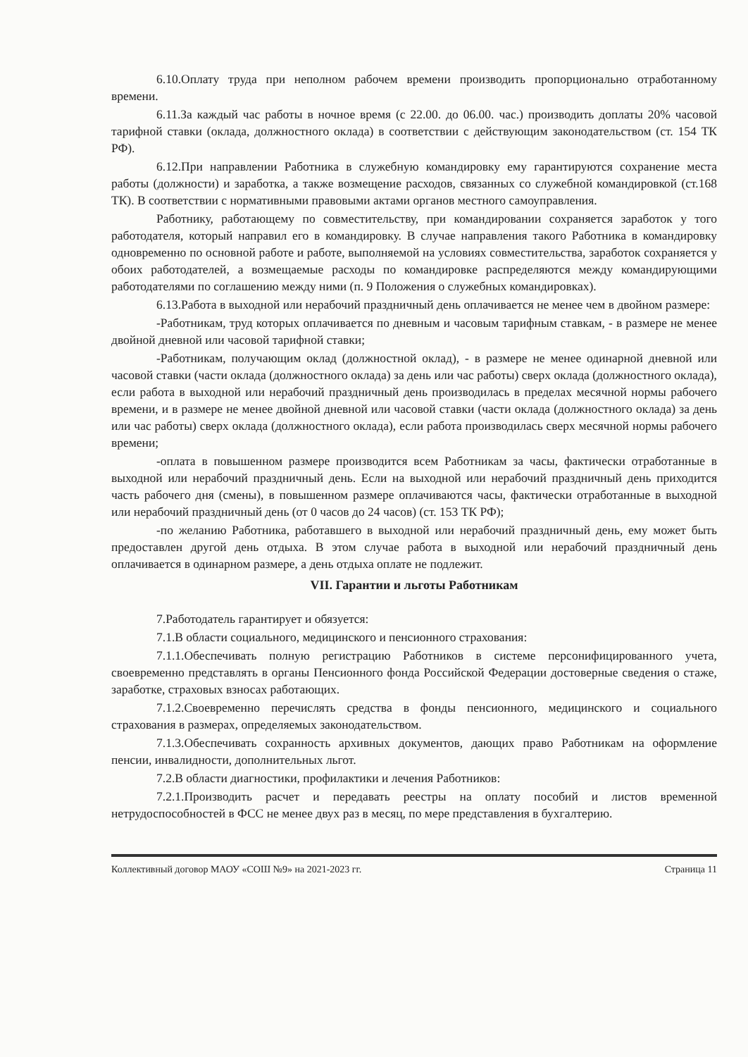6.10.Оплату труда при неполном рабочем времени производить пропорционально отработанному времени.
6.11.За каждый час работы в ночное время (с 22.00. до 06.00. час.) производить доплаты 20% часовой тарифной ставки (оклада, должностного оклада) в соответствии с действующим законодательством (ст. 154 ТК РФ).
6.12.При направлении Работника в служебную командировку ему гарантируются сохранение места работы (должности) и заработка, а также возмещение расходов, связанных со служебной командировкой (ст.168 ТК). В соответствии с нормативными правовыми актами органов местного самоуправления.
Работнику, работающему по совместительству, при командировании сохраняется заработок у того работодателя, который направил его в командировку. В случае направления такого Работника в командировку одновременно по основной работе и работе, выполняемой на условиях совместительства, заработок сохраняется у обоих работодателей, а возмещаемые расходы по командировке распределяются между командирующими работодателями по соглашению между ними (п. 9 Положения о служебных командировках).
6.13.Работа в выходной или нерабочий праздничный день оплачивается не менее чем в двойном размере:
-Работникам, труд которых оплачивается по дневным и часовым тарифным ставкам, - в размере не менее двойной дневной или часовой тарифной ставки;
-Работникам, получающим оклад (должностной оклад), - в размере не менее одинарной дневной или часовой ставки (части оклада (должностного оклада) за день или час работы) сверх оклада (должностного оклада), если работа в выходной или нерабочий праздничный день производилась в пределах месячной нормы рабочего времени, и в размере не менее двойной дневной или часовой ставки (части оклада (должностного оклада) за день или час работы) сверх оклада (должностного оклада), если работа производилась сверх месячной нормы рабочего времени;
-оплата в повышенном размере производится всем Работникам за часы, фактически отработанные в выходной или нерабочий праздничный день. Если на выходной или нерабочий праздничный день приходится часть рабочего дня (смены), в повышенном размере оплачиваются часы, фактически отработанные в выходной или нерабочий праздничный день (от 0 часов до 24 часов) (ст. 153 ТК РФ);
-по желанию Работника, работавшего в выходной или нерабочий праздничный день, ему может быть предоставлен другой день отдыха. В этом случае работа в выходной или нерабочий праздничный день оплачивается в одинарном размере, а день отдыха оплате не подлежит.
VII. Гарантии и льготы Работникам
7.Работодатель гарантирует и обязуется:
7.1.В области социального, медицинского и пенсионного страхования:
7.1.1.Обеспечивать полную регистрацию Работников в системе персонифицированного учета, своевременно представлять в органы Пенсионного фонда Российской Федерации достоверные сведения о стаже, заработке, страховых взносах работающих.
7.1.2.Своевременно перечислять средства в фонды пенсионного, медицинского и социального страхования в размерах, определяемых законодательством.
7.1.3.Обеспечивать сохранность архивных документов, дающих право Работникам на оформление пенсии, инвалидности, дополнительных льгот.
7.2.В области диагностики, профилактики и лечения Работников:
7.2.1.Производить расчет и передавать реестры на оплату пособий и листов временной нетрудоспособностей в ФСС не менее двух раз в месяц, по мере представления в бухгалтерию.
Коллективный договор МАОУ «СОШ №9» на 2021-2023 гг. Страница 11